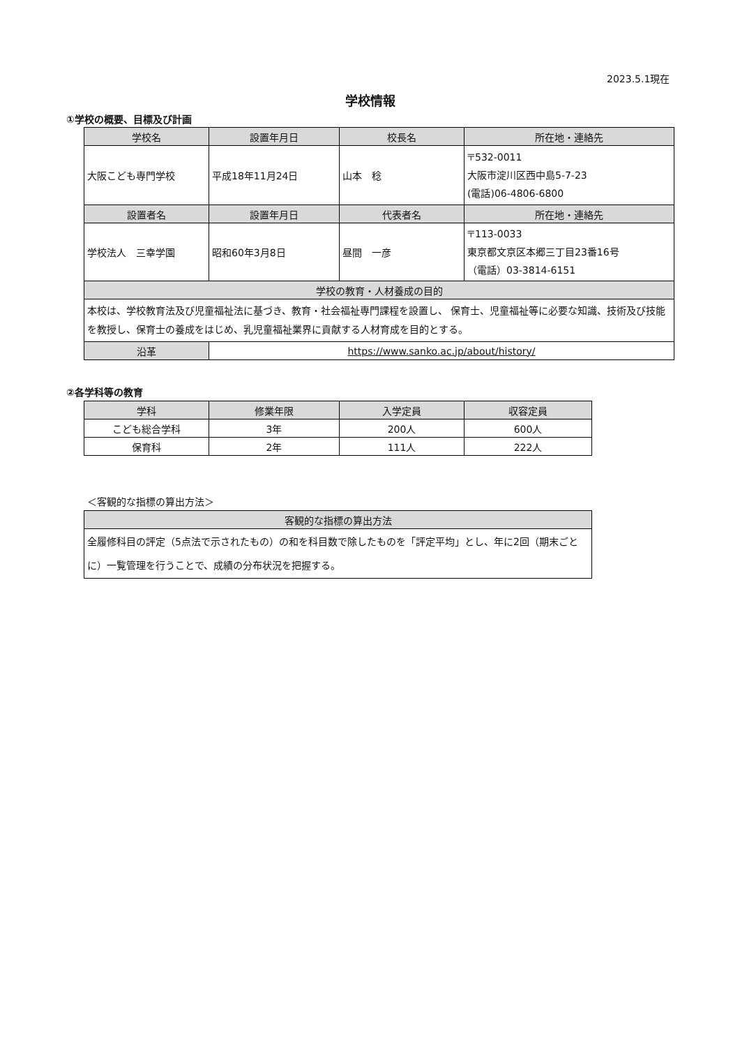2023.5.1現在
学校情報
①学校の概要、目標及び計画
| 学校名 | 設置年月日 | 校長名 | 所在地・連絡先 |
| --- | --- | --- | --- |
| 大阪こども専門学校 | 平成18年11月24日 | 山本 稔 | 〒532-0011 大阪市淀川区西中島5-7-23 (電話)06-4806-6800 |
| 設置者名 | 設置年月日 | 代表者名 | 所在地・連絡先 |
| 学校法人 三幸学園 | 昭和60年3月8日 | 昼間 一彦 | 〒113-0033 東京都文京区本郷三丁目23番16号 （電話）03-3814-6151 |
| 学校の教育・人材養成の目的 | | | |
| 本校は、学校教育法及び児童福祉法に基づき、教育・社会福祉専門課程を設置し、 保育士、児童福祉等に必要な知識、技術及び技能を教授し、保育士の養成をはじめ、乳児童福祉業界に貢献する人材育成を目的とする。 | | | |
| 沿革 | https://www.sanko.ac.jp/about/history/ | | |
②各学科等の教育
| 学科 | 修業年限 | 入学定員 | 収容定員 |
| --- | --- | --- | --- |
| こども総合学科 | 3年 | 200人 | 600人 |
| 保育科 | 2年 | 111人 | 222人 |
＜客観的な指標の算出方法＞
| 客観的な指標の算出方法 |
| --- |
| 全履修科目の評定（5点法で示されたもの）の和を科目数で除したものを「評定平均」とし、年に2回（期末ごとに）一覧管理を行うことで、成績の分布状況を把握する。 |